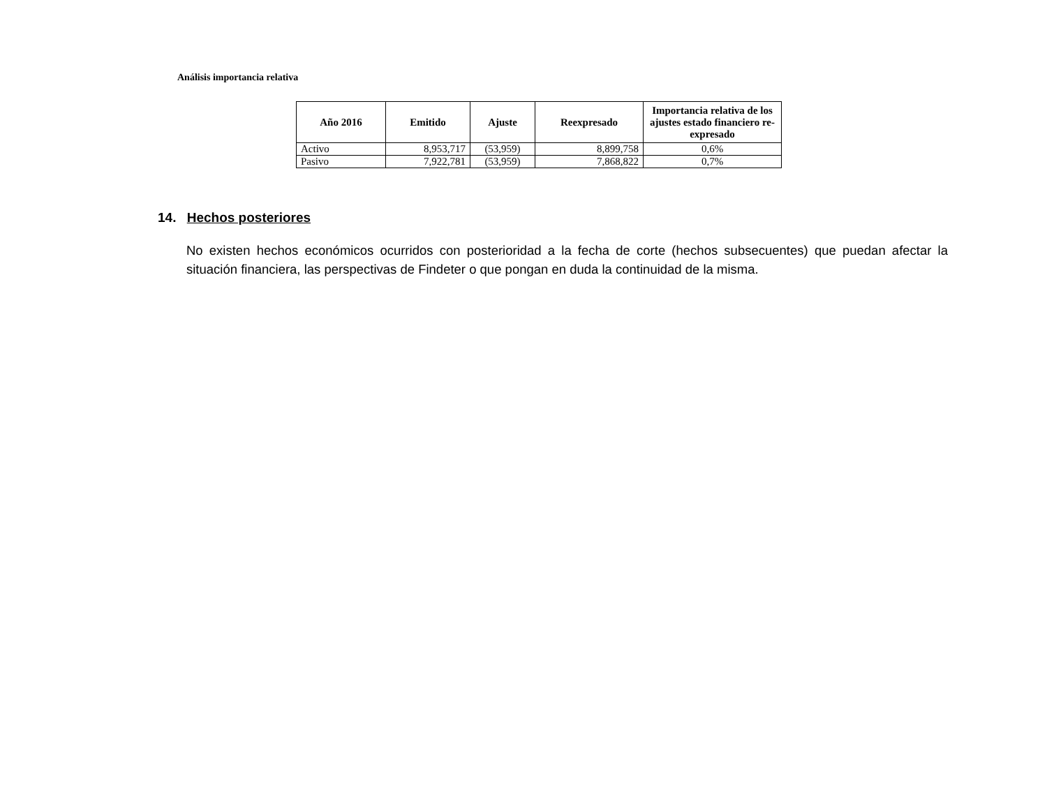Análisis importancia relativa
| Año 2016 | Emitido | Ajuste | Reexpresado | Importancia relativa de los ajustes estado financiero re-expresado |
| --- | --- | --- | --- | --- |
| Activo | 8,953,717 | (53,959) | 8,899,758 | 0,6% |
| Pasivo | 7,922,781 | (53,959) | 7,868,822 | 0,7% |
14. Hechos posteriores
No existen hechos económicos ocurridos con posterioridad a la fecha de corte (hechos subsecuentes) que puedan afectar la situación financiera, las perspectivas de Findeter o que pongan en duda la continuidad de la misma.